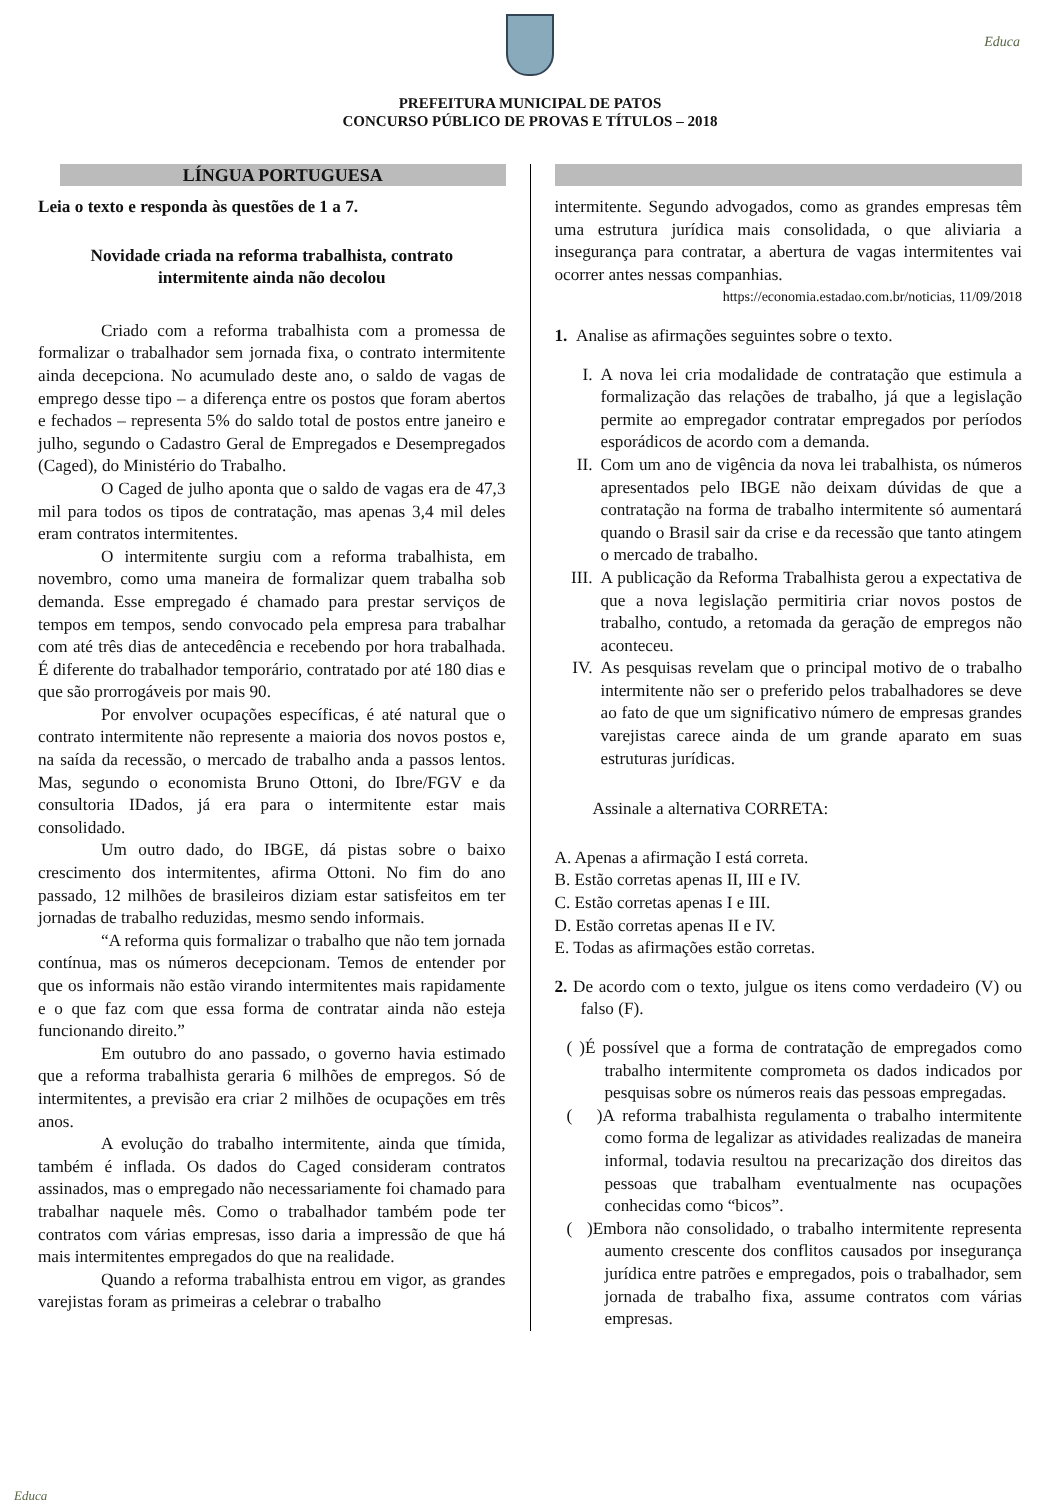Educa
PREFEITURA MUNICIPAL DE PATOS
CONCURSO PÚBLICO DE PROVAS E TÍTULOS – 2018
LÍNGUA PORTUGUESA
Leia o texto e responda às questões de 1 a 7.
Novidade criada na reforma trabalhista, contrato
intermitente ainda não decolou
Criado com a reforma trabalhista com a promessa de formalizar o trabalhador sem jornada fixa, o contrato intermitente ainda decepciona. No acumulado deste ano, o saldo de vagas de emprego desse tipo – a diferença entre os postos que foram abertos e fechados – representa 5% do saldo total de postos entre janeiro e julho, segundo o Cadastro Geral de Empregados e Desempregados (Caged), do Ministério do Trabalho.
O Caged de julho aponta que o saldo de vagas era de 47,3 mil para todos os tipos de contratação, mas apenas 3,4 mil deles eram contratos intermitentes.
O intermitente surgiu com a reforma trabalhista, em novembro, como uma maneira de formalizar quem trabalha sob demanda. Esse empregado é chamado para prestar serviços de tempos em tempos, sendo convocado pela empresa para trabalhar com até três dias de antecedência e recebendo por hora trabalhada. É diferente do trabalhador temporário, contratado por até 180 dias e que são prorrogáveis por mais 90.
Por envolver ocupações específicas, é até natural que o contrato intermitente não represente a maioria dos novos postos e, na saída da recessão, o mercado de trabalho anda a passos lentos. Mas, segundo o economista Bruno Ottoni, do Ibre/FGV e da consultoria IDados, já era para o intermitente estar mais consolidado.
Um outro dado, do IBGE, dá pistas sobre o baixo crescimento dos intermitentes, afirma Ottoni. No fim do ano passado, 12 milhões de brasileiros diziam estar satisfeitos em ter jornadas de trabalho reduzidas, mesmo sendo informais.
“A reforma quis formalizar o trabalho que não tem jornada contínua, mas os números decepcionam. Temos de entender por que os informais não estão virando intermitentes mais rapidamente e o que faz com que essa forma de contratar ainda não esteja funcionando direito.”
Em outubro do ano passado, o governo havia estimado que a reforma trabalhista geraria 6 milhões de empregos. Só de intermitentes, a previsão era criar 2 milhões de ocupações em três anos.
A evolução do trabalho intermitente, ainda que tímida, também é inflada. Os dados do Caged consideram contratos assinados, mas o empregado não necessariamente foi chamado para trabalhar naquele mês. Como o trabalhador também pode ter contratos com várias empresas, isso daria a impressão de que há mais intermitentes empregados do que na realidade.
Quando a reforma trabalhista entrou em vigor, as grandes varejistas foram as primeiras a celebrar o trabalho
intermitente. Segundo advogados, como as grandes empresas têm uma estrutura jurídica mais consolidada, o que aliviaria a insegurança para contratar, a abertura de vagas intermitentes vai ocorrer antes nessas companhias.
https://economia.estadao.com.br/noticias, 11/09/2018
1. Analise as afirmações seguintes sobre o texto.
I. A nova lei cria modalidade de contratação que estimula a formalização das relações de trabalho, já que a legislação permite ao empregador contratar empregados por períodos esporádicos de acordo com a demanda.
II. Com um ano de vigência da nova lei trabalhista, os números apresentados pelo IBGE não deixam dúvidas de que a contratação na forma de trabalho intermitente só aumentará quando o Brasil sair da crise e da recessão que tanto atingem o mercado de trabalho.
III. A publicação da Reforma Trabalhista gerou a expectativa de que a nova legislação permitiria criar novos postos de trabalho, contudo, a retomada da geração de empregos não aconteceu.
IV. As pesquisas revelam que o principal motivo de o trabalho intermitente não ser o preferido pelos trabalhadores se deve ao fato de que um significativo número de empresas grandes varejistas carece ainda de um grande aparato em suas estruturas jurídicas.
Assinale a alternativa CORRETA:
A. Apenas a afirmação I está correta.
B. Estão corretas apenas II, III e IV.
C. Estão corretas apenas I e III.
D. Estão corretas apenas II e IV.
E. Todas as afirmações estão corretas.
2. De acordo com o texto, julgue os itens como verdadeiro (V) ou falso (F).
( )É possível que a forma de contratação de empregados como trabalho intermitente comprometa os dados indicados por pesquisas sobre os números reais das pessoas empregadas.
( )A reforma trabalhista regulamenta o trabalho intermitente como forma de legalizar as atividades realizadas de maneira informal, todavia resultou na precarização dos direitos das pessoas que trabalham eventualmente nas ocupações conhecidas como “bicos”.
( )Embora não consolidado, o trabalho intermitente representa aumento crescente dos conflitos causados por insegurança jurídica entre patrões e empregados, pois o trabalhador, sem jornada de trabalho fixa, assume contratos com várias empresas.
Educa